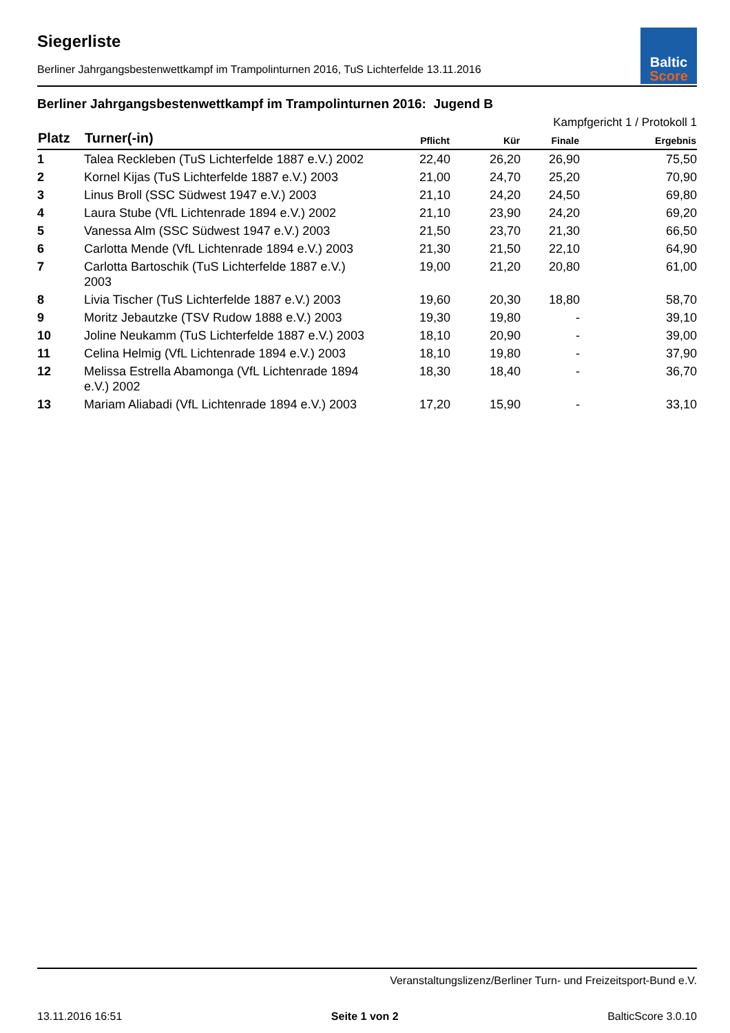Baltic
Score
Siegerliste
Berliner Jahrgangsbestenwettkampf im Trampolinturnen 2016, TuS Lichterfelde 13.11.2016
Berliner Jahrgangsbestenwettkampf im Trampolinturnen 2016: Jugend B
| Kampfgericht 1 / Protokoll 1 | | | | | |
| --- | --- | --- | --- | --- | --- |
| Platz | Turner(-in) | Pflicht | Kür | Finale | Ergebnis |
| 1 | Talea Reckleben (TuS Lichterfelde 1887 e.V.) 2002 | 22,40 | 26,20 | 26,90 | 75,50 |
| 2 | Kornel Kijas (TuS Lichterfelde 1887 e.V.) 2003 | 21,00 | 24,70 | 25,20 | 70,90 |
| 3 | Linus Broll (SSC Südwest 1947 e.V.) 2003 | 21,10 | 24,20 | 24,50 | 69,80 |
| 4 | Laura Stube (VfL Lichtenrade 1894 e.V.) 2002 | 21,10 | 23,90 | 24,20 | 69,20 |
| 5 | Vanessa Alm (SSC Südwest 1947 e.V.) 2003 | 21,50 | 23,70 | 21,30 | 66,50 |
| 6 | Carlotta Mende (VfL Lichtenrade 1894 e.V.) 2003 | 21,30 | 21,50 | 22,10 | 64,90 |
| 7 | Carlotta Bartoschik (TuS Lichterfelde 1887 e.V.) 2003 | 19,00 | 21,20 | 20,80 | 61,00 |
| 8 | Livia Tischer (TuS Lichterfelde 1887 e.V.) 2003 | 19,60 | 20,30 | 18,80 | 58,70 |
| 9 | Moritz Jebautzke (TSV Rudow 1888 e.V.) 2003 | 19,30 | 19,80 | - | 39,10 |
| 10 | Joline Neukamm (TuS Lichterfelde 1887 e.V.) 2003 | 18,10 | 20,90 | - | 39,00 |
| 11 | Celina Helmig (VfL Lichtenrade 1894 e.V.) 2003 | 18,10 | 19,80 | - | 37,90 |
| 12 | Melissa Estrella Abamonga (VfL Lichtenrade 1894 e.V.) 2002 | 18,30 | 18,40 | - | 36,70 |
| 13 | Mariam Aliabadi (VfL Lichtenrade 1894 e.V.) 2003 | 17,20 | 15,90 | - | 33,10 |
Veranstaltungslizenz/Berliner Turn- und Freizeitsport-Bund e.V.
13.11.2016 16:51 Seite 1 von 2 BalticScore 3.0.10